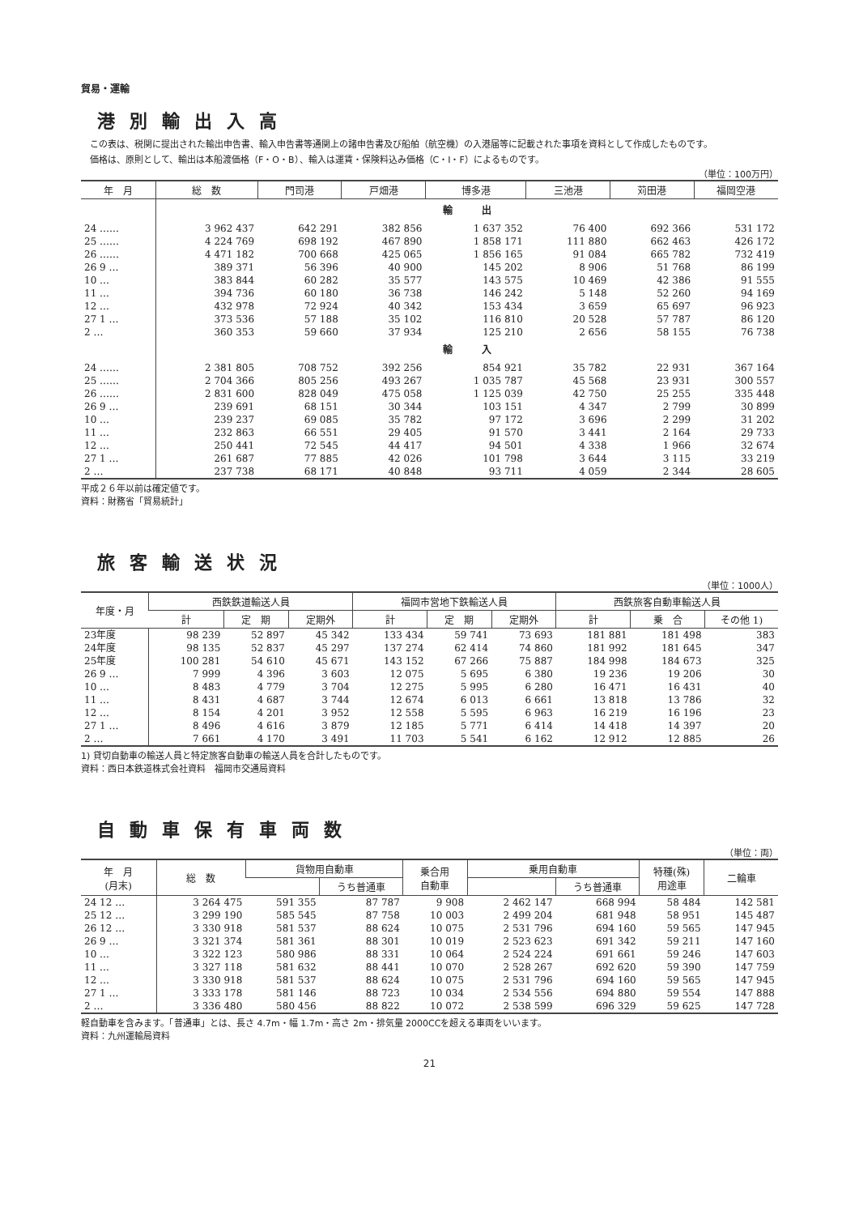貿易・運輸
港別輸出入高
　この表は、税関に提出された輸出申告書、輸入申告書等通関上の諸申告書及び船舶（航空機）の入港届等に記載された事項を資料として作成したものです。
　価格は、原則として、輸出は本船渡価格（F・O・B）、輸入は運賃・保険料込み価格（C・I・F）によるものです。
（単位：100万円）
| 年 月 | 総 数 | 門司港 | 戸畑港 | 博多港 | 三池港 | 苅田港 | 福岡空港 |
| --- | --- | --- | --- | --- | --- | --- | --- |
| | 輸 出 | | | | | | |
| 24 …… | 3 962 437 | 642 291 | 382 856 | 1 637 352 | 76 400 | 692 366 | 531 172 |
| 25 …… | 4 224 769 | 698 192 | 467 890 | 1 858 171 | 111 880 | 662 463 | 426 172 |
| 26 …… | 4 471 182 | 700 668 | 425 065 | 1 856 165 | 91 084 | 665 782 | 732 419 |
| 26 9 … | 389 371 | 56 396 | 40 900 | 145 202 | 8 906 | 51 768 | 86 199 |
| 10 … | 383 844 | 60 282 | 35 577 | 143 575 | 10 469 | 42 386 | 91 555 |
| 11 … | 394 736 | 60 180 | 36 738 | 146 242 | 5 148 | 52 260 | 94 169 |
| 12 … | 432 978 | 72 924 | 40 342 | 153 434 | 3 659 | 65 697 | 96 923 |
| 27 1 … | 373 536 | 57 188 | 35 102 | 116 810 | 20 528 | 57 787 | 86 120 |
| 2 … | 360 353 | 59 660 | 37 934 | 125 210 | 2 656 | 58 155 | 76 738 |
| | 輸 入 | | | | | | |
| 24 …… | 2 381 805 | 708 752 | 392 256 | 854 921 | 35 782 | 22 931 | 367 164 |
| 25 …… | 2 704 366 | 805 256 | 493 267 | 1 035 787 | 45 568 | 23 931 | 300 557 |
| 26 …… | 2 831 600 | 828 049 | 475 058 | 1 125 039 | 42 750 | 25 255 | 335 448 |
| 26 9 … | 239 691 | 68 151 | 30 344 | 103 151 | 4 347 | 2 799 | 30 899 |
| 10 … | 239 237 | 69 085 | 35 782 | 97 172 | 3 696 | 2 299 | 31 202 |
| 11 … | 232 863 | 66 551 | 29 405 | 91 570 | 3 441 | 2 164 | 29 733 |
| 12 … | 250 441 | 72 545 | 44 417 | 94 501 | 4 338 | 1 966 | 32 674 |
| 27 1 … | 261 687 | 77 885 | 42 026 | 101 798 | 3 644 | 3 115 | 33 219 |
| 2 … | 237 738 | 68 171 | 40 848 | 93 711 | 4 059 | 2 344 | 28 605 |
平成２６年以前は確定値です。
資料：財務省「貿易統計」
旅客輸送状況
（単位：1000人）
| 年度・月 | 西鉄鉄道輸送人員 | | | 福岡市営地下鉄輸送人員 | | | 西鉄旅客自動車輸送人員 | | |
| --- | --- | --- | --- | --- | --- | --- | --- | --- | --- |
| | 計 | 定 期 | 定期外 | 計 | 定 期 | 定期外 | 計 | 乗 合 | その他 1) |
| 23年度 | 98 239 | 52 897 | 45 342 | 133 434 | 59 741 | 73 693 | 181 881 | 181 498 | 383 |
| 24年度 | 98 135 | 52 837 | 45 297 | 137 274 | 62 414 | 74 860 | 181 992 | 181 645 | 347 |
| 25年度 | 100 281 | 54 610 | 45 671 | 143 152 | 67 266 | 75 887 | 184 998 | 184 673 | 325 |
| 26 9 … | 7 999 | 4 396 | 3 603 | 12 075 | 5 695 | 6 380 | 19 236 | 19 206 | 30 |
| 10 … | 8 483 | 4 779 | 3 704 | 12 275 | 5 995 | 6 280 | 16 471 | 16 431 | 40 |
| 11 … | 8 431 | 4 687 | 3 744 | 12 674 | 6 013 | 6 661 | 13 818 | 13 786 | 32 |
| 12 … | 8 154 | 4 201 | 3 952 | 12 558 | 5 595 | 6 963 | 16 219 | 16 196 | 23 |
| 27 1 … | 8 496 | 4 616 | 3 879 | 12 185 | 5 771 | 6 414 | 14 418 | 14 397 | 20 |
| 2 … | 7 661 | 4 170 | 3 491 | 11 703 | 5 541 | 6 162 | 12 912 | 12 885 | 26 |
1) 貸切自動車の輸送人員と特定旅客自動車の輸送人員を合計したものです。
資料：西日本鉄道株式会社資料　福岡市交通局資料
自動車保有車両数
（単位：両）
| 年 月 (月末) | 総 数 | 貨物用自動車 | | 乗合用 自動車 | 乗用自動車 | | 特種(殊) 用途車 | 二輪車 |
| --- | --- | --- | --- | --- | --- | --- | --- | --- |
| | | | うち普通車 | | | うち普通車 | | |
| 24 12 … | 3 264 475 | 591 355 | 87 787 | 9 908 | 2 462 147 | 668 994 | 58 484 | 142 581 |
| 25 12 … | 3 299 190 | 585 545 | 87 758 | 10 003 | 2 499 204 | 681 948 | 58 951 | 145 487 |
| 26 12 … | 3 330 918 | 581 537 | 88 624 | 10 075 | 2 531 796 | 694 160 | 59 565 | 147 945 |
| 26 9 … | 3 321 374 | 581 361 | 88 301 | 10 019 | 2 523 623 | 691 342 | 59 211 | 147 160 |
| 10 … | 3 322 123 | 580 986 | 88 331 | 10 064 | 2 524 224 | 691 661 | 59 246 | 147 603 |
| 11 … | 3 327 118 | 581 632 | 88 441 | 10 070 | 2 528 267 | 692 620 | 59 390 | 147 759 |
| 12 … | 3 330 918 | 581 537 | 88 624 | 10 075 | 2 531 796 | 694 160 | 59 565 | 147 945 |
| 27 1 … | 3 333 178 | 581 146 | 88 723 | 10 034 | 2 534 556 | 694 880 | 59 554 | 147 888 |
| 2 … | 3 336 480 | 580 456 | 88 822 | 10 072 | 2 538 599 | 696 329 | 59 625 | 147 728 |
軽自動車を含みます。「普通車」とは、長さ 4.7m・幅 1.7m・高さ 2m・排気量 2000CCを超える車両をいいます。
資料：九州運輸局資料
21